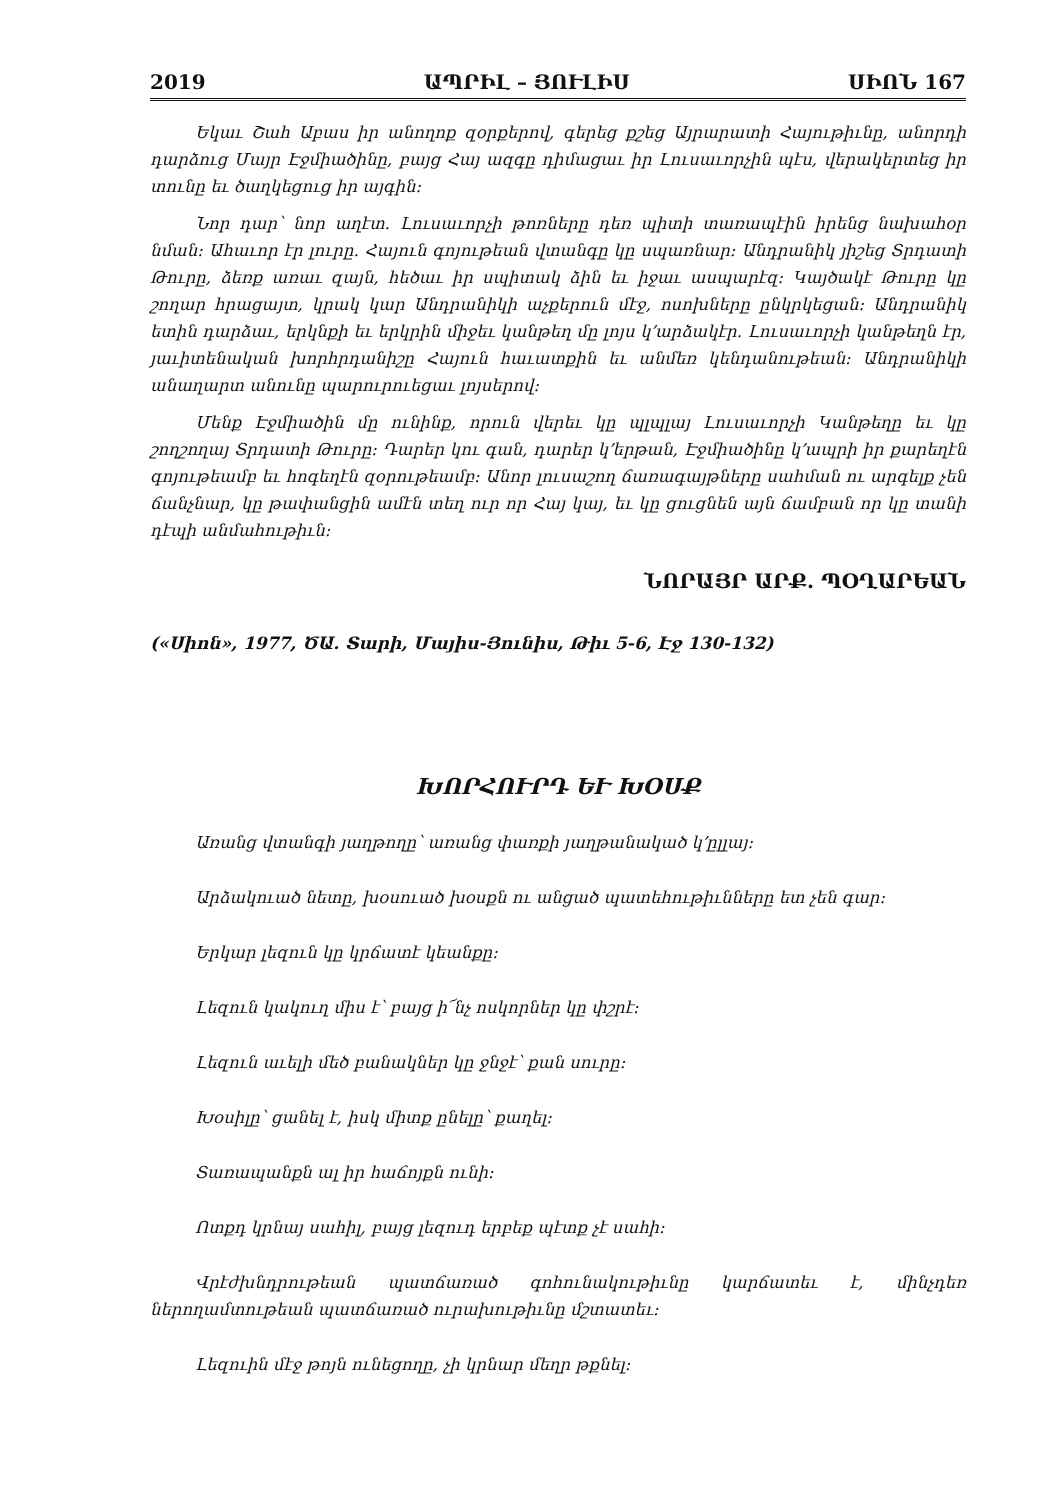2019 ԱՊՐԻԼ – ՅՈՒԼԻՍ ՍԻՈՆ 167
Եկաւ Շահ Աբաս իր անողոք զօրքերով, գերեց քշեց Այրարատի Հայութիւնը, անորդի դարձուց Մայր Էջմիածինը, բայց Հայ ազգը դիմացաւ իր Լուսաւորչին պէս, վերակերտեց իր տունը եւ ծաղկեցուց իր այգին։
Նոր դար՝ նոր աղէտ. Լուսաւորչի թոռները դեռ պիտի տառապէին իրենց նախահօր նման։ Ահաւոր էր լուրը. Հայուն գոյութեան վտանգը կը սպառնար։ Անդրանիկ յիշեց Տրդատի Թուրը, ձեռք առաւ զայն, հեծաւ իր սպիտակ ձին եւ իջաւ ասպարէզ։ Կայծակէ Թուրը կը շողար հրացայտ, կրակ կար Անդրանիկի աչքերուն մէջ, ոսոխները ընկրկեցան։ Անդրանիկ ետին դարձաւ, երկնքի եւ երկրին միջեւ կանթեղ մը լոյս կ՚արձակէր. Լուսաւորչի կանթեղն էր, յաւիտենական խորհրդանիշը Հայուն հաւատքին եւ անմեռ կենդանութեան։ Անդրանիկի անաղարտ անունը պարուրուեցաւ լոյսերով։
Մենք Էջմիածին մը ունինք, որուն վերեւ կը պլպլայ Լուսաւորչի Կանթեղը եւ կը շողշողայ Տրդատի Թուրը։ Դարեր կու գան, դարեր կ՚երթան, Էջմիածինը կ՚ապրի իր քարեղէն գոյութեամբ եւ հոգեղէն զօրութեամբ։ Անոր լուսաշող ճառագայթները սահման ու արգելք չեն ճանչնար, կը թափանցին ամէն տեղ ուր որ Հայ կայ, եւ կը ցուցնեն այն ճամբան որ կը տանի դէպի անմահութիւն։
ՆՈՐԱՅՐ ԱՐՔ. ՊՕՂԱՐԵԱՆ
(«Սիոն», 1977, ԾԱ. Տարի, Մայիս-Յունիս, Թիւ 5-6, Էջ 130-132)
ԽՈՐՀՈՒՐԴ ԵՒ ԽՕՍՔ
Առանց վտանգի յաղթողը՝ առանց փառքի յաղթանակած կ՚ըլլայ։
Արձակուած նետը, խօսուած խօսքն ու անցած պատեհութիւնները ետ չեն գար։
Երկար լեզուն կը կրճատէ կեանքը։
Լեզուն կակուղ միս է՝ բայց ի՜նչ ոսկորներ կը փշրէ։
Լեզուն աւելի մեծ բանակներ կը ջնջէ՝ քան սուրը։
Խօսիլը՝ ցանել է, իսկ միտք ընելը՝ քաղել։
Տառապանքն ալ իր հաճոյքն ունի։
Ոտքդ կրնայ սահիլ, բայց լեզուդ երբեք պէտք չէ սահի։
Վրէժխնդրութեան պատճառած գոհունակութիւնը կարճատեւ է, մինչդեռ ներողամտութեան պատճառած ուրախութիւնը մշտատեւ։
Լեզուին մէջ թոյն ունեցողը, չի կրնար մեղր թքնել։